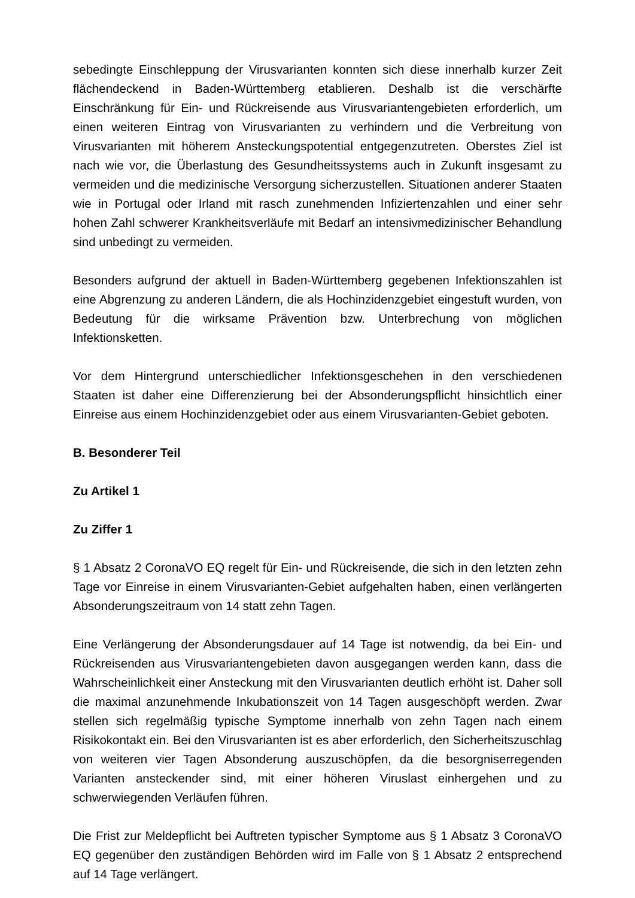sebedingte Einschleppung der Virusvarianten konnten sich diese innerhalb kurzer Zeit flächendeckend in Baden-Württemberg etablieren. Deshalb ist die verschärfte Einschränkung für Ein- und Rückreisende aus Virusvariantengebieten erforderlich, um einen weiteren Eintrag von Virusvarianten zu verhindern und die Verbreitung von Virusvarianten mit höherem Ansteckungspotential entgegenzutreten. Oberstes Ziel ist nach wie vor, die Überlastung des Gesundheitssystems auch in Zukunft insgesamt zu vermeiden und die medizinische Versorgung sicherzustellen. Situationen anderer Staaten wie in Portugal oder Irland mit rasch zunehmenden Infiziertenzahlen und einer sehr hohen Zahl schwerer Krankheitsverläufe mit Bedarf an intensivmedizinischer Behandlung sind unbedingt zu vermeiden.
Besonders aufgrund der aktuell in Baden-Württemberg gegebenen Infektionszahlen ist eine Abgrenzung zu anderen Ländern, die als Hochinzidenzgebiet eingestuft wurden, von Bedeutung für die wirksame Prävention bzw. Unterbrechung von möglichen Infektionsketten.
Vor dem Hintergrund unterschiedlicher Infektionsgeschehen in den verschiedenen Staaten ist daher eine Differenzierung bei der Absonderungspflicht hinsichtlich einer Einreise aus einem Hochinzidenzgebiet oder aus einem Virusvarianten-Gebiet geboten.
B. Besonderer Teil
Zu Artikel 1
Zu Ziffer 1
§ 1 Absatz 2 CoronaVO EQ regelt für Ein- und Rückreisende, die sich in den letzten zehn Tage vor Einreise in einem Virusvarianten-Gebiet aufgehalten haben, einen verlängerten Absonderungszeitraum von 14 statt zehn Tagen.
Eine Verlängerung der Absonderungsdauer auf 14 Tage ist notwendig, da bei Ein- und Rückreisenden aus Virusvariantengebieten davon ausgegangen werden kann, dass die Wahrscheinlichkeit einer Ansteckung mit den Virusvarianten deutlich erhöht ist. Daher soll die maximal anzunehmende Inkubationszeit von 14 Tagen ausgeschöpft werden. Zwar stellen sich regelmäßig typische Symptome innerhalb von zehn Tagen nach einem Risikokontakt ein. Bei den Virusvarianten ist es aber erforderlich, den Sicherheitszuschlag von weiteren vier Tagen Absonderung auszuschöpfen, da die besorgniserregenden Varianten ansteckender sind, mit einer höheren Viruslast einhergehen und zu schwerwiegenden Verläufen führen.
Die Frist zur Meldepflicht bei Auftreten typischer Symptome aus § 1 Absatz 3 CoronaVO EQ gegenüber den zuständigen Behörden wird im Falle von § 1 Absatz 2 entsprechend auf 14 Tage verlängert.